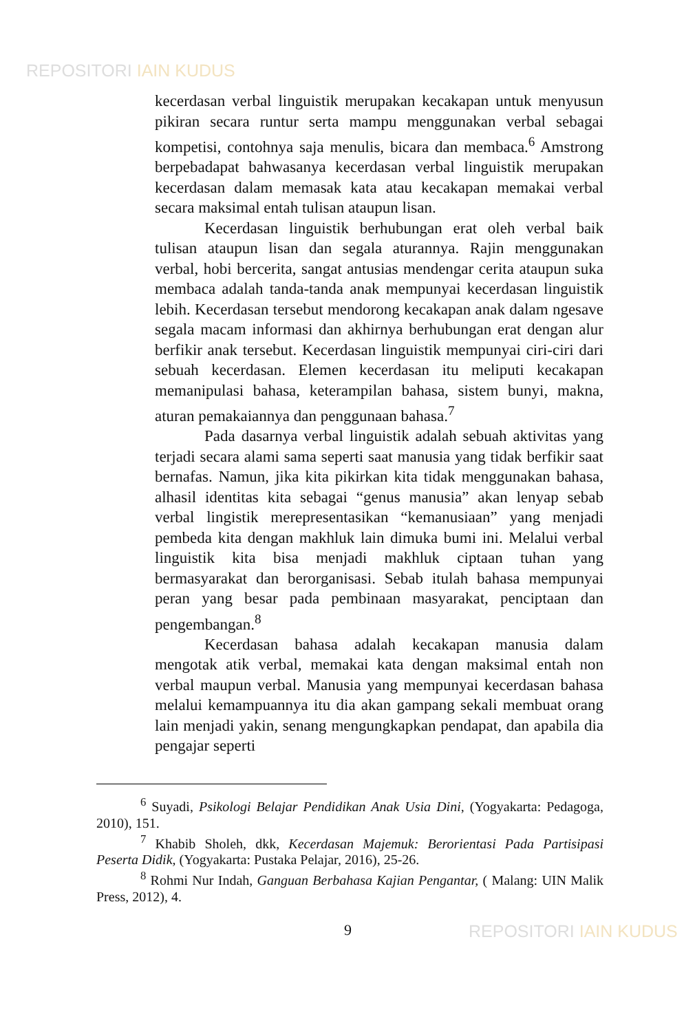REPOSITORI IAIN KUDUS
kecerdasan verbal linguistik merupakan kecakapan untuk menyusun pikiran secara runtur serta mampu menggunakan verbal sebagai kompetisi, contohnya saja menulis, bicara dan membaca.<sup>6</sup> Amstrong berpebadapat bahwasanya kecerdasan verbal linguistik merupakan kecerdasan dalam memasak kata atau kecakapan memakai verbal secara maksimal entah tulisan ataupun lisan.
Kecerdasan linguistik berhubungan erat oleh verbal baik tulisan ataupun lisan dan segala aturannya. Rajin menggunakan verbal, hobi bercerita, sangat antusias mendengar cerita ataupun suka membaca adalah tanda-tanda anak mempunyai kecerdasan linguistik lebih. Kecerdasan tersebut mendorong kecakapan anak dalam ngesave segala macam informasi dan akhirnya berhubungan erat dengan alur berfikir anak tersebut. Kecerdasan linguistik mempunyai ciri-ciri dari sebuah kecerdasan. Elemen kecerdasan itu meliputi kecakapan memanipulasi bahasa, keterampilan bahasa, sistem bunyi, makna, aturan pemakaiannya dan penggunaan bahasa.<sup>7</sup>
Pada dasarnya verbal linguistik adalah sebuah aktivitas yang terjadi secara alami sama seperti saat manusia yang tidak berfikir saat bernafas. Namun, jika kita pikirkan kita tidak menggunakan bahasa, alhasil identitas kita sebagai “genus manusia” akan lenyap sebab verbal lingistik merepresentasikan “kemanusiaan” yang menjadi pembeda kita dengan makhluk lain dimuka bumi ini. Melalui verbal linguistik kita bisa menjadi makhluk ciptaan tuhan yang bermasyarakat dan berorganisasi. Sebab itulah bahasa mempunyai peran yang besar pada pembinaan masyarakat, penciptaan dan pengembangan.<sup>8</sup>
Kecerdasan bahasa adalah kecakapan manusia dalam mengotak atik verbal, memakai kata dengan maksimal entah non verbal maupun verbal. Manusia yang mempunyai kecerdasan bahasa melalui kemampuannya itu dia akan gampang sekali membuat orang lain menjadi yakin, senang mengungkapkan pendapat, dan apabila dia pengajar seperti
<sup>6</sup> Suyadi, Psikologi Belajar Pendidikan Anak Usia Dini, (Yogyakarta: Pedagoga, 2010), 151.
<sup>7</sup> Khabib Sholeh, dkk, Kecerdasan Majemuk: Berorientasi Pada Partisipasi Peserta Didik, (Yogyakarta: Pustaka Pelajar, 2016), 25-26.
<sup>8</sup> Rohmi Nur Indah, Ganguan Berbahasa Kajian Pengantar, ( Malang: UIN Malik Press, 2012), 4.
9 REPOSITORI IAIN KUDUS